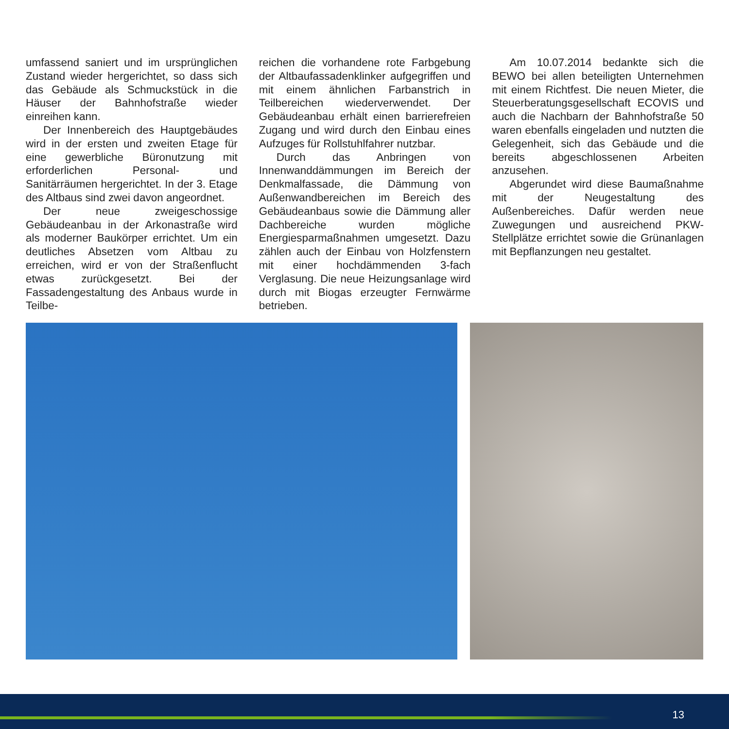umfassend saniert und im ursprünglichen Zustand wieder hergerichtet, so dass sich das Gebäude als Schmuckstück in die Häuser der Bahnhofstraße wieder einreihen kann.
Der Innenbereich des Hauptgebäudes wird in der ersten und zweiten Etage für eine gewerbliche Büronutzung mit erforderlichen Personal- und Sanitärräumen hergerichtet. In der 3. Etage des Altbaus sind zwei davon angeordnet.
Der neue zweigeschossige Gebäudeanbau in der Arkonastraße wird als moderner Baukörper errichtet. Um ein deutliches Absetzen vom Altbau zu erreichen, wird er von der Straßenflucht etwas zurückgesetzt. Bei der Fassadengestaltung des Anbaus wurde in Teilbe-
reichen die vorhandene rote Farbgebung der Altbaufassadenklinker aufgegriffen und mit einem ähnlichen Farbanstrich in Teilbereichen wiederverwendet. Der Gebäudeanbau erhält einen barrierefreien Zugang und wird durch den Einbau eines Aufzuges für Rollstuhlfahrer nutzbar.
Durch das Anbringen von Innenwanddämmungen im Bereich der Denkmalfassade, die Dämmung von Außenwandbereichen im Bereich des Gebäudeanbaus sowie die Dämmung aller Dachbereiche wurden mögliche Energiesparmaßnahmen umgesetzt. Dazu zählen auch der Einbau von Holzfenstern mit einer hochdämmenden 3-fach Verglasung. Die neue Heizungsanlage wird durch mit Biogas erzeugter Fernwärme betrieben.
Am 10.07.2014 bedankte sich die BEWO bei allen beteiligten Unternehmen mit einem Richtfest. Die neuen Mieter, die Steuerberatungsgesellschaft ECOVIS und auch die Nachbarn der Bahnhofstraße 50 waren ebenfalls eingeladen und nutzten die Gelegenheit, sich das Gebäude und die bereits abgeschlossenen Arbeiten anzusehen.
Abgerundet wird diese Baumaßnahme mit der Neugestaltung des Außenbereiches. Dafür werden neue Zuwegungen und ausreichend PKW-Stellplätze errichtet sowie die Grünanlagen mit Bepflanzungen neu gestaltet.
13